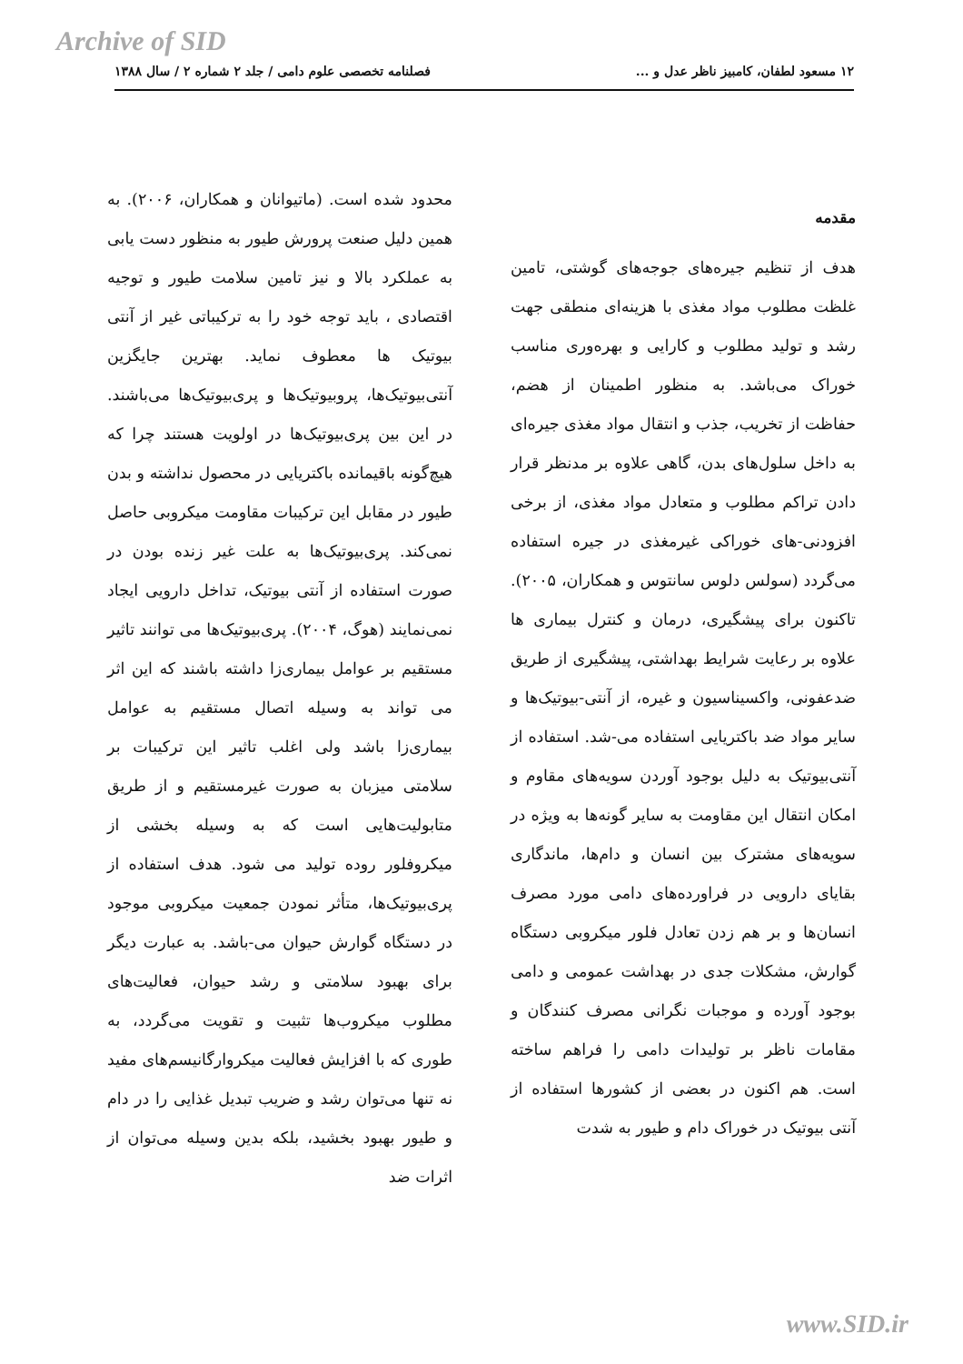Archive of SID
۱۲ مسعود لطفان، کامبیز ناظر عدل و ... فصلنامه تخصصی علوم دامی / جلد ۲ شماره ۲ / سال ۱۳۸۸
مقدمه
هدف از تنظیم جیره‌های جوجه‌های گوشتی، تامین غلظت مطلوب مواد مغذی با هزینه‌ای منطقی جهت رشد و تولید مطلوب و کارایی و بهره‌وری مناسب خوراک می‌باشد. به منظور اطمینان از هضم، حفاظت از تخریب، جذب و انتقال مواد مغذی جیره‌ای به داخل سلول‌های بدن، گاهی علاوه بر مدنظر قرار دادن تراکم مطلوب و متعادل مواد مغذی، از برخی افزودنی-های خوراکی غیرمغذی در جیره استفاده می‌گردد (سولس دلوس سانتوس و همکاران، ۲۰۰۵). تاکنون برای پیشگیری، درمان و کنترل بیماری ها علاوه بر رعایت شرایط بهداشتی، پیشگیری از طریق ضدعفونی، واکسیناسیون و غیره، از آنتی-بیوتیک‌ها و سایر مواد ضد باکتریایی استفاده می-شد. استفاده از آنتی‌بیوتیک به دلیل بوجود آوردن سویه‌های مقاوم و امکان انتقال این مقاومت به سایر گونه‌ها به ویژه در سویه‌های مشترک بین انسان و دام‌ها، ماندگاری بقایای دارویی در فراورده‌های دامی مورد مصرف انسان‌ها و بر هم زدن تعادل فلور میکروبی دستگاه گوارش، مشکلات جدی در بهداشت عمومی و دامی بوجود آورده و موجبات نگرانی مصرف کنندگان و مقامات ناظر بر تولیدات دامی را فراهم ساخته است. هم اکنون در بعضی از کشورها استفاده از آنتی بیوتیک در خوراک دام و طیور به شدت
محدود شده است. (ماتیوانان و همکاران، ۲۰۰۶). به همین دلیل صنعت پرورش طیور به منظور دست یابی به عملکرد بالا و نیز تامین سلامت طیور و توجیه اقتصادی ، باید توجه خود را به ترکیباتی غیر از آنتی بیوتیک ها معطوف نماید. بهترین جایگزین آنتی‌بیوتیک‌ها، پروبیوتیک‌ها و پری‌بیوتیک‌ها می‌باشند. در این بین پری‌بیوتیک‌ها در اولویت هستند چرا که هیچ‌گونه باقیمانده باکتریایی در محصول نداشته و بدن طیور در مقابل این ترکیبات مقاومت میکروبی حاصل نمی‌کند. پری‌بیوتیک‌ها به علت غیر زنده بودن در صورت استفاده از آنتی بیوتیک، تداخل دارویی ایجاد نمی‌نمایند (هوگ، ۲۰۰۴). پری‌بیوتیک‌ها می توانند تاثیر مستقیم بر عوامل بیماری‌زا داشته باشند که این اثر می تواند به وسیله اتصال مستقیم به عوامل بیماری‌زا باشد ولی اغلب تاثیر این ترکیبات بر سلامتی میزبان به صورت غیرمستقیم و از طریق متابولیت‌هایی است که به وسیله بخشی از میکروفلور روده تولید می شود. هدف استفاده از پری‌بیوتیک‌ها، متأثر نمودن جمعیت میکروبی موجود در دستگاه گوارش حیوان می-باشد. به عبارت دیگر برای بهبود سلامتی و رشد حیوان، فعالیت‌های مطلوب میکروب‌ها تثبیت و تقویت می‌گردد، به طوری که با افزایش فعالیت میکروارگانیسم‌های مفید نه تنها می‌توان رشد و ضریب تبدیل غذایی را در دام و طیور بهبود بخشید، بلکه بدین وسیله می‌توان از اثرات ضد
www.SID.ir